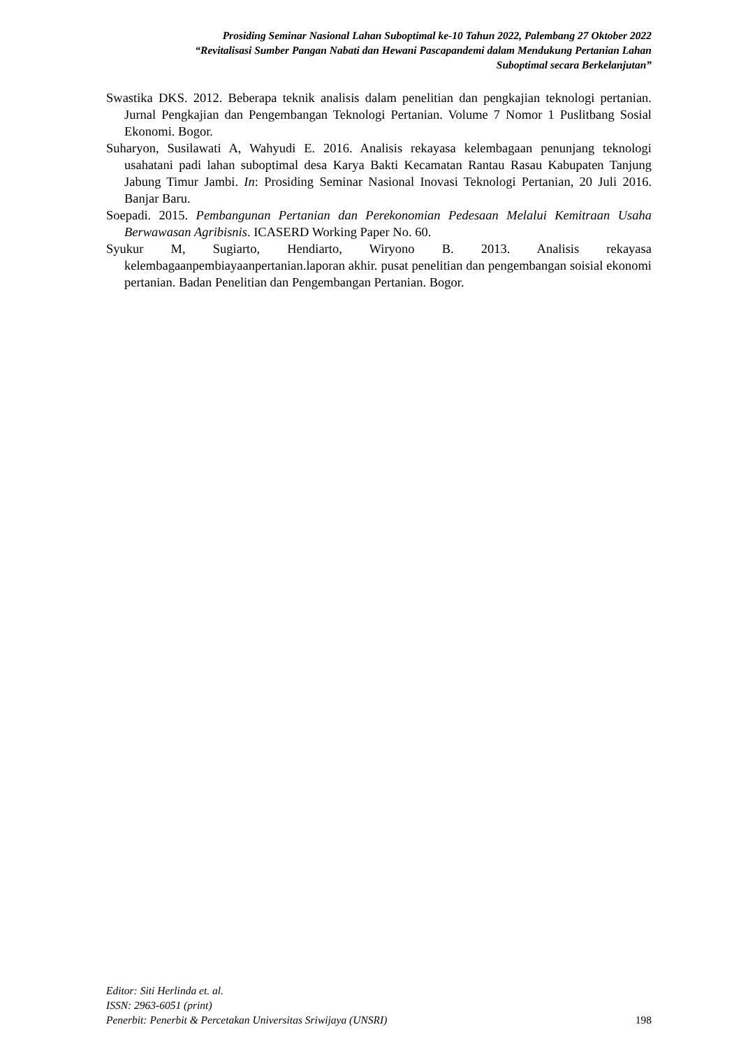Prosiding Seminar Nasional Lahan Suboptimal ke-10 Tahun 2022, Palembang 27 Oktober 2022
“Revitalisasi Sumber Pangan Nabati dan Hewani Pascapandemi dalam Mendukung Pertanian Lahan
Suboptimal secara Berkelanjutan”
Swastika DKS. 2012. Beberapa teknik analisis dalam penelitian dan pengkajian teknologi pertanian. Jurnal Pengkajian dan Pengembangan Teknologi Pertanian. Volume 7 Nomor 1 Puslitbang Sosial Ekonomi. Bogor.
Suharyon, Susilawati A, Wahyudi E. 2016. Analisis rekayasa kelembagaan penunjang teknologi usahatani padi lahan suboptimal desa Karya Bakti Kecamatan Rantau Rasau Kabupaten Tanjung Jabung Timur Jambi. In: Prosiding Seminar Nasional Inovasi Teknologi Pertanian, 20 Juli 2016. Banjar Baru.
Soepadi. 2015. Pembangunan Pertanian dan Perekonomian Pedesaan Melalui Kemitraan Usaha Berwawasan Agribisnis. ICASERD Working Paper No. 60.
Syukur M, Sugiarto, Hendiarto, Wiryono B. 2013. Analisis rekayasa kelembagaanpembiayaanpertanian.laporan akhir. pusat penelitian dan pengembangan soisial ekonomi pertanian. Badan Penelitian dan Pengembangan Pertanian. Bogor.
Editor: Siti Herlinda et. al.
ISSN: 2963-6051 (print)
Penerbit: Penerbit & Percetakan Universitas Sriwijaya (UNSRI) 198